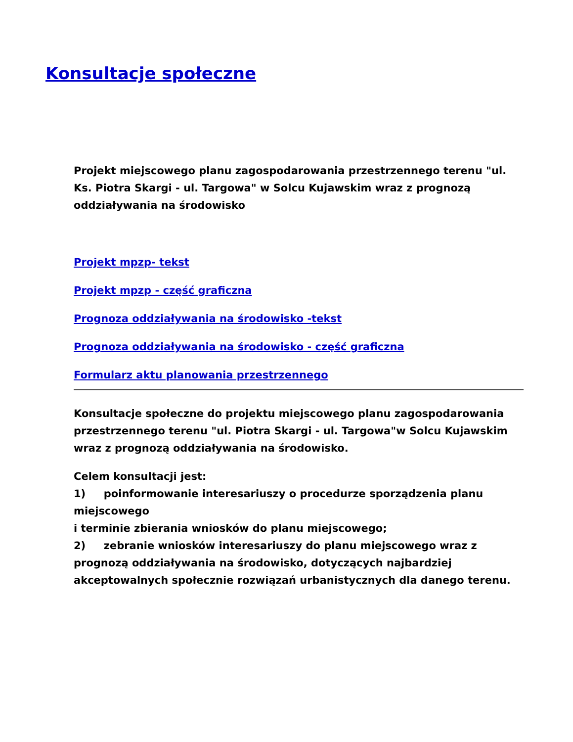Konsultacje społeczne
Projekt miejscowego planu zagospodarowania przestrzennego terenu "ul. Ks. Piotra Skargi - ul. Targowa" w Solcu Kujawskim wraz z prognozą oddziaływania na środowisko
Projekt mpzp- tekst
Projekt mpzp - część graficzna
Prognoza oddziaływania na środowisko -tekst
Prognoza oddziaływania na środowisko - część graficzna
Formularz aktu planowania przestrzennego
Konsultacje społeczne do projektu miejscowego planu zagospodarowania przestrzennego terenu "ul. Piotra Skargi - ul. Targowa"w Solcu Kujawskim wraz z prognozą oddziaływania na środowisko.
Celem konsultacji jest:
1) poinformowanie interesariuszy o procedurze sporządzenia planu miejscowego
i terminie zbierania wniosków do planu miejscowego;
2) zebranie wniosków interesariuszy do planu miejscowego wraz z prognozą oddziaływania na środowisko, dotyczących najbardziej akceptowalnych społecznie rozwiązań urbanistycznych dla danego terenu.